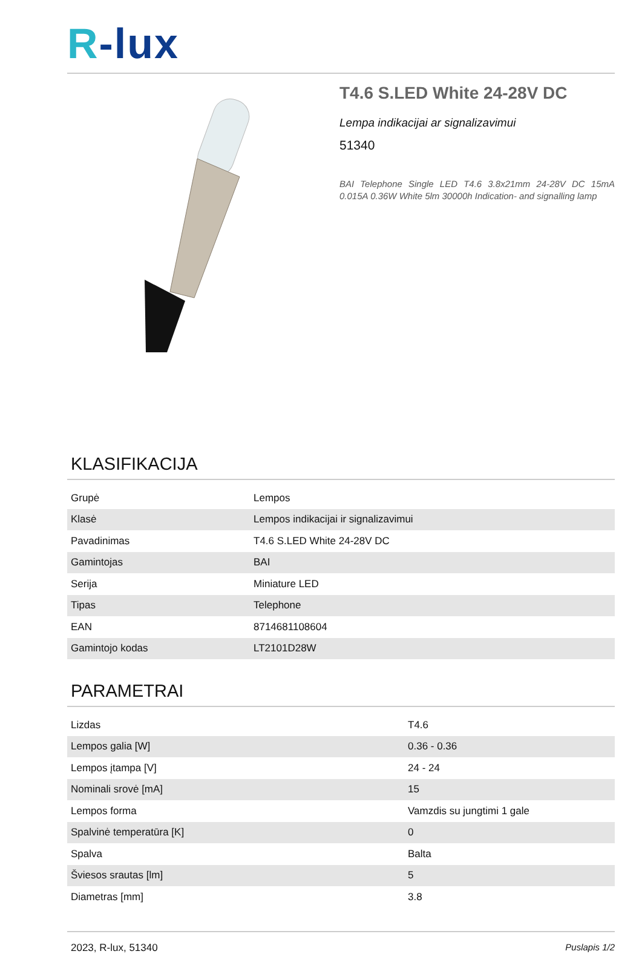R-lux
T4.6 S.LED White 24-28V DC
Lempa indikacijai ar signalizavimui
51340
BAI Telephone Single LED T4.6 3.8x21mm 24-28V DC 15mA 0.015A 0.36W White 5lm 30000h Indication- and signalling lamp
KLASIFIKACIJA
| Grupė | Lempos |
| Klasė | Lempos indikacijai ir signalizavimui |
| Pavadinimas | T4.6 S.LED White 24-28V DC |
| Gamintojas | BAI |
| Serija | Miniature LED |
| Tipas | Telephone |
| EAN | 8714681108604 |
| Gamintojo kodas | LT2101D28W |
PARAMETRAI
| Lizdas | T4.6 |
| Lempos galia [W] | 0.36 - 0.36 |
| Lempos įtampa [V] | 24 - 24 |
| Nominali srovė [mA] | 15 |
| Lempos forma | Vamzdis su jungtimi 1 gale |
| Spalvinė temperatūra [K] | 0 |
| Spalva | Balta |
| Šviesos srautas [lm] | 5 |
| Diametras [mm] | 3.8 |
2023, R-lux, 51340 Puslapis 1/2